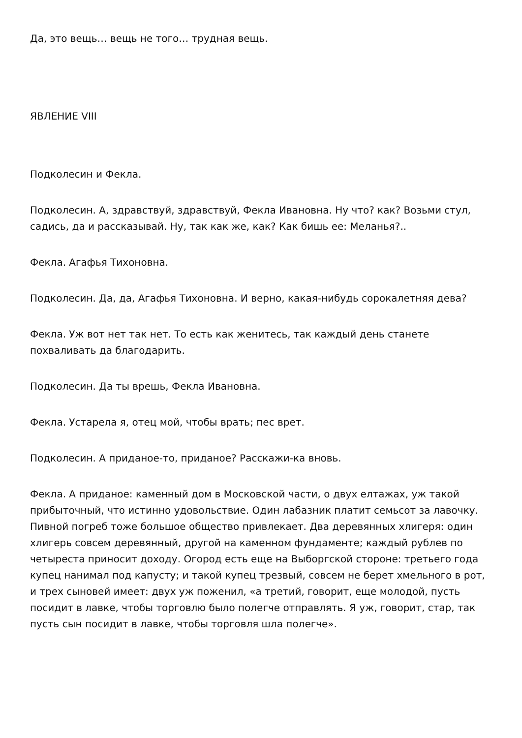Да, это вещь… вещь не того… трудная вещь.
ЯВЛЕНИЕ VIII
Подколесин и Фекла.
Подколесин. А, здравствуй, здравствуй, Фекла Ивановна. Ну что? как? Возьми стул, садись, да и рассказывай. Ну, так как же, как? Как бишь ее: Меланья?..
Фекла. Агафья Тихоновна.
Подколесин. Да, да, Агафья Тихоновна. И верно, какая-нибудь сорокалетняя дева?
Фекла. Уж вот нет так нет. То есть как женитесь, так каждый день станете похваливать да благодарить.
Подколесин. Да ты врешь, Фекла Ивановна.
Фекла. Устарела я, отец мой, чтобы врать; пес врет.
Подколесин. А приданое-то, приданое? Расскажи-ка вновь.
Фекла. А приданое: каменный дом в Московской части, о двух елтажах, уж такой прибыточный, что истинно удовольствие. Один лабазник платит семьсот за лавочку. Пивной погреб тоже большое общество привлекает. Два деревянных хлигеря: один хлигерь совсем деревянный, другой на каменном фундаменте; каждый рублев по четыреста приносит доходу. Огород есть еще на Выборгской стороне: третьего года купец нанимал под капусту; и такой купец трезвый, совсем не берет хмельного в рот, и трех сыновей имеет: двух уж поженил, «а третий, говорит, еще молодой, пусть посидит в лавке, чтобы торговлю было полегче отправлять. Я уж, говорит, стар, так пусть сын посидит в лавке, чтобы торговля шла полегче».